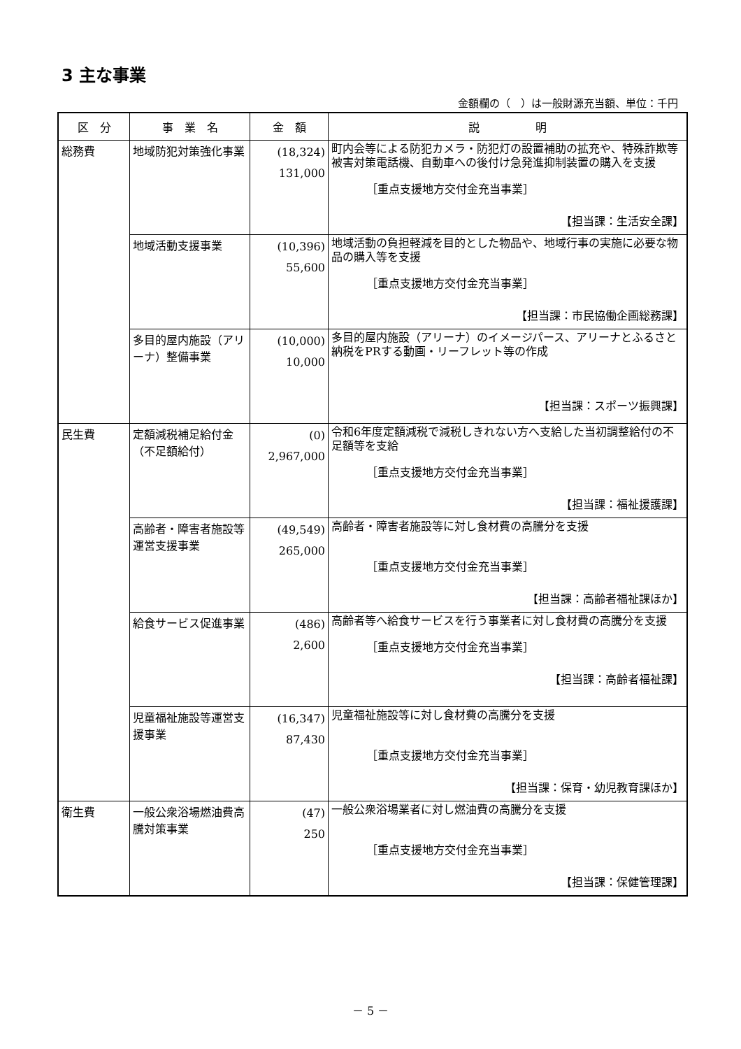3 主な事業
金額欄の（　）は一般財源充当額、単位：千円
| 区 分 | 事 業 名 | 金 額 | 説 明 |
| --- | --- | --- | --- |
| 総務費 | 地域防犯対策強化事業 | (18,324) 131,000 | 町内会等による防犯カメラ・防犯灯の設置補助の拡充や、特殊詐欺等被害対策電話機、自動車への後付け急発進抑制装置の購入を支援 ［重点支援地方交付金充当事業］ 【担当課：生活安全課】 |
| | 地域活動支援事業 | (10,396) 55,600 | 地域活動の負担軽減を目的とした物品や、地域行事の実施に必要な物品の購入等を支援 ［重点支援地方交付金充当事業］ 【担当課：市民協働企画総務課】 |
| | 多目的屋内施設（アリーナ）整備事業 | (10,000) 10,000 | 多目的屋内施設（アリーナ）のイメージパース、アリーナとふるさと納税をPRする動画・リーフレット等の作成 【担当課：スポーツ振興課】 |
| 民生費 | 定額減税補足給付金（不足額給付） | (0) 2,967,000 | 令和6年度定額減税で減税しきれない方へ支給した当初調整給付の不足額等を支給 ［重点支援地方交付金充当事業］ 【担当課：福祉援護課】 |
| | 高齢者・障害者施設等運営支援事業 | (49,549) 265,000 | 高齢者・障害者施設等に対し食材費の高騰分を支援 ［重点支援地方交付金充当事業］ 【担当課：高齢者福祉課ほか】 |
| | 給食サービス促進事業 | (486) 2,600 | 高齢者等へ給食サービスを行う事業者に対し食材費の高騰分を支援 ［重点支援地方交付金充当事業］ 【担当課：高齢者福祉課】 |
| | 児童福祉施設等運営支援事業 | (16,347) 87,430 | 児童福祉施設等に対し食材費の高騰分を支援 ［重点支援地方交付金充当事業］ 【担当課：保育・幼児教育課ほか】 |
| 衛生費 | 一般公衆浴場燃油費高騰対策事業 | (47) 250 | 一般公衆浴場業者に対し燃油費の高騰分を支援 ［重点支援地方交付金充当事業］ 【担当課：保健管理課】 |
－ 5 －